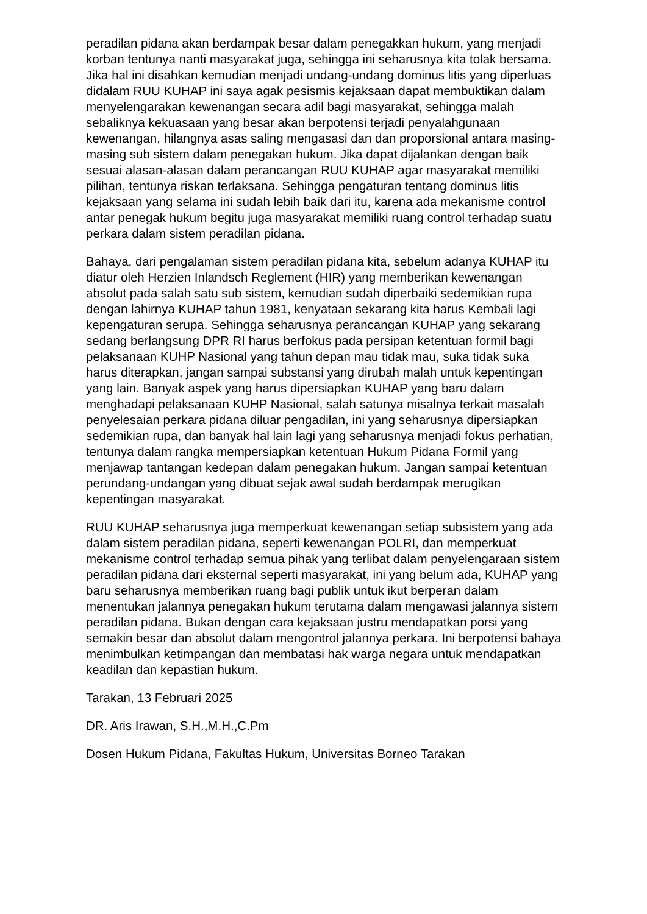peradilan pidana akan berdampak besar dalam penegakkan hukum, yang menjadi korban tentunya nanti masyarakat juga, sehingga ini seharusnya kita tolak bersama. Jika hal ini disahkan kemudian menjadi undang-undang dominus litis yang diperluas didalam RUU KUHAP ini saya agak pesismis kejaksaan dapat membuktikan dalam menyelengarakan kewenangan secara adil bagi masyarakat, sehingga malah sebaliknya kekuasaan yang besar akan berpotensi terjadi penyalahgunaan kewenangan, hilangnya asas saling mengasasi dan dan proporsional antara masing-masing sub sistem dalam penegakan hukum. Jika dapat dijalankan dengan baik sesuai alasan-alasan dalam perancangan RUU KUHAP agar masyarakat memiliki pilihan, tentunya riskan terlaksana. Sehingga pengaturan tentang dominus litis kejaksaan yang selama ini sudah lebih baik dari itu, karena ada mekanisme control antar penegak hukum begitu juga masyarakat memiliki ruang control terhadap suatu perkara dalam sistem peradilan pidana.
Bahaya, dari pengalaman sistem peradilan pidana kita, sebelum adanya KUHAP itu diatur oleh Herzien Inlandsch Reglement (HIR) yang memberikan kewenangan absolut pada salah satu sub sistem, kemudian sudah diperbaiki sedemikian rupa dengan lahirnya KUHAP tahun 1981, kenyataan sekarang kita harus Kembali lagi kepengaturan serupa. Sehingga seharusnya perancangan KUHAP yang sekarang sedang berlangsung DPR RI harus berfokus pada persipan ketentuan formil bagi pelaksanaan KUHP Nasional yang tahun depan mau tidak mau, suka tidak suka harus diterapkan, jangan sampai substansi yang dirubah malah untuk kepentingan yang lain. Banyak aspek yang harus dipersiapkan KUHAP yang baru dalam menghadapi pelaksanaan KUHP Nasional, salah satunya misalnya terkait masalah penyelesaian perkara pidana diluar pengadilan, ini yang seharusnya dipersiapkan sedemikian rupa, dan banyak hal lain lagi yang seharusnya menjadi fokus perhatian, tentunya dalam rangka mempersiapkan ketentuan Hukum Pidana Formil yang menjawap tantangan kedepan dalam penegakan hukum. Jangan sampai ketentuan perundang-undangan yang dibuat sejak awal sudah berdampak merugikan kepentingan masyarakat.
RUU KUHAP seharusnya juga memperkuat kewenangan setiap subsistem yang ada dalam sistem peradilan pidana, seperti kewenangan POLRI, dan memperkuat mekanisme control terhadap semua pihak yang terlibat dalam penyelengaraan sistem peradilan pidana dari eksternal seperti masyarakat, ini yang belum ada, KUHAP yang baru seharusnya memberikan ruang bagi publik untuk ikut berperan dalam menentukan jalannya penegakan hukum terutama dalam mengawasi jalannya sistem peradilan pidana. Bukan dengan cara kejaksaan justru mendapatkan porsi yang semakin besar dan absolut dalam mengontrol jalannya perkara. Ini berpotensi bahaya menimbulkan ketimpangan dan membatasi hak warga negara untuk mendapatkan keadilan dan kepastian hukum.
Tarakan, 13 Februari 2025
DR. Aris Irawan, S.H.,M.H.,C.Pm
Dosen Hukum Pidana, Fakultas Hukum, Universitas Borneo Tarakan